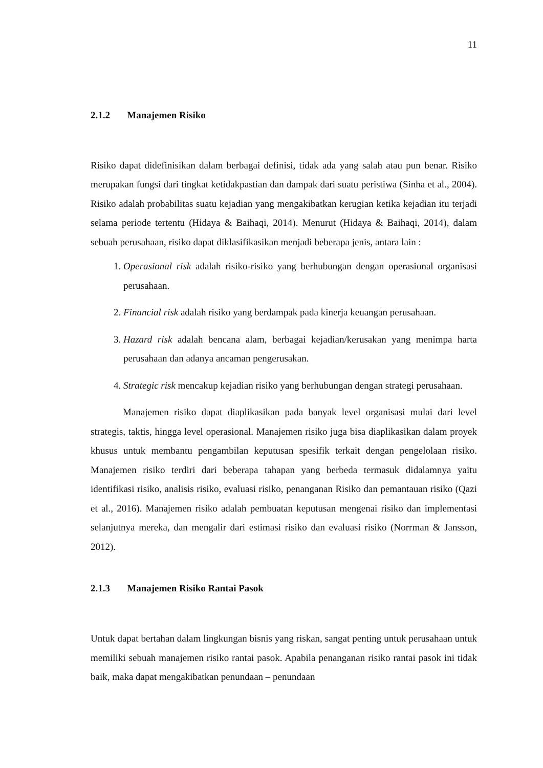11
2.1.2 Manajemen Risiko
Risiko dapat didefinisikan dalam berbagai definisi, tidak ada yang salah atau pun benar. Risiko merupakan fungsi dari tingkat ketidakpastian dan dampak dari suatu peristiwa (Sinha et al., 2004). Risiko adalah probabilitas suatu kejadian yang mengakibatkan kerugian ketika kejadian itu terjadi selama periode tertentu (Hidaya & Baihaqi, 2014). Menurut (Hidaya & Baihaqi, 2014), dalam sebuah perusahaan, risiko dapat diklasifikasikan menjadi beberapa jenis, antara lain :
1. Operasional risk adalah risiko-risiko yang berhubungan dengan operasional organisasi perusahaan.
2. Financial risk adalah risiko yang berdampak pada kinerja keuangan perusahaan.
3. Hazard risk adalah bencana alam, berbagai kejadian/kerusakan yang menimpa harta perusahaan dan adanya ancaman pengerusakan.
4. Strategic risk mencakup kejadian risiko yang berhubungan dengan strategi perusahaan.
Manajemen risiko dapat diaplikasikan pada banyak level organisasi mulai dari level strategis, taktis, hingga level operasional. Manajemen risiko juga bisa diaplikasikan dalam proyek khusus untuk membantu pengambilan keputusan spesifik terkait dengan pengelolaan risiko. Manajemen risiko terdiri dari beberapa tahapan yang berbeda termasuk didalamnya yaitu identifikasi risiko, analisis risiko, evaluasi risiko, penanganan Risiko dan pemantauan risiko (Qazi et al., 2016). Manajemen risiko adalah pembuatan keputusan mengenai risiko dan implementasi selanjutnya mereka, dan mengalir dari estimasi risiko dan evaluasi risiko (Norrman & Jansson, 2012).
2.1.3 Manajemen Risiko Rantai Pasok
Untuk dapat bertahan dalam lingkungan bisnis yang riskan, sangat penting untuk perusahaan untuk memiliki sebuah manajemen risiko rantai pasok. Apabila penanganan risiko rantai pasok ini tidak baik, maka dapat mengakibatkan penundaan – penundaan